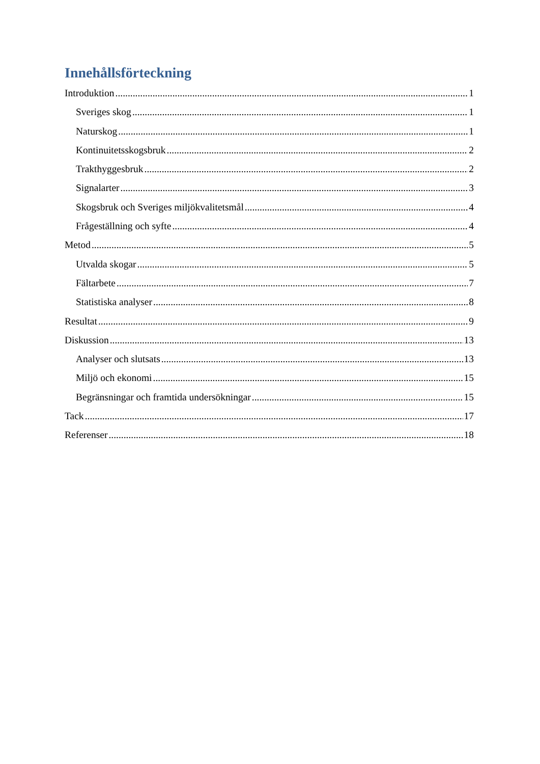Innehållsförteckning
Introduktion 1
Sveriges skog 1
Naturskog 1
Kontinuitetsskogsbruk 2
Trakthyggesbruk 2
Signalarter 3
Skogsbruk och Sveriges miljökvalitetsmål 4
Frågeställning och syfte 4
Metod 5
Utvalda skogar 5
Fältarbete 7
Statistiska analyser 8
Resultat 9
Diskussion 13
Analyser och slutsats 13
Miljö och ekonomi 15
Begränsningar och framtida undersökningar 15
Tack 17
Referenser 18